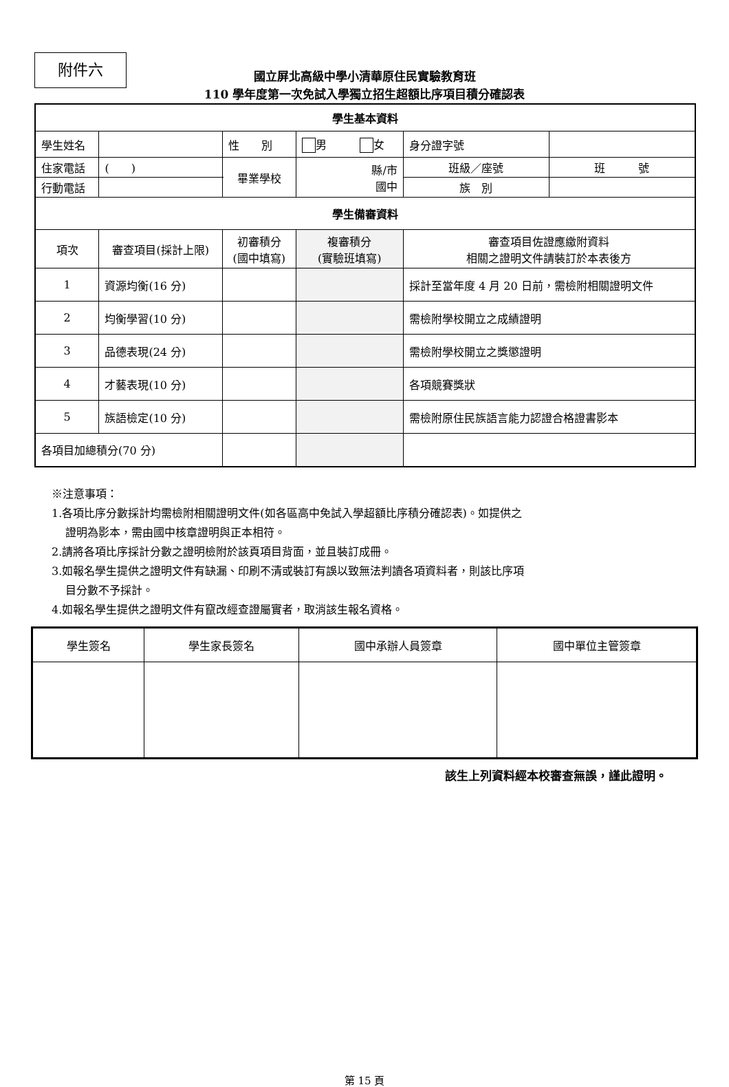附件六
國立屏北高級中學小清華原住民實驗教育班
110 學年度第一次免試入學獨立招生超額比序項目積分確認表
| 學生基本資料 | | | | | | |
| 學生姓名 | | 性 別 | 男 女 | | 身分證字號 | |
| 住家電話 | ( ) | 畢業學校 | 縣/市 國中 | | 班級／座號 | 班 號 |
| 行動電話 | | | | | 族 別 | |
| 學生備審資料 | | | | | | |
| 項次 | 審查項目(採計上限) | 初審積分 (國中填寫) | | 複審積分 (實驗班填寫) | 審查項目佐證應繳附資料 相關之證明文件請裝訂於本表後方 | |
| 1 | 資源均衡(16 分) | | | | 採計至當年度 4 月 20 日前，需檢附相關證明文件 | |
| 2 | 均衡學習(10 分) | | | | 需檢附學校開立之成績證明 | |
| 3 | 品德表現(24 分) | | | | 需檢附學校開立之獎懲證明 | |
| 4 | 才藝表現(10 分) | | | | 各項競賽獎狀 | |
| 5 | 族語檢定(10 分) | | | | 需檢附原住民族語言能力認證合格證書影本 | |
| 各項目加總積分(70 分) | | | | | | |
※注意事項：
1.各項比序分數採計均需檢附相關證明文件(如各區高中免試入學超額比序積分確認表)。如提供之
證明為影本，需由國中核章證明與正本相符。
2.請將各項比序採計分數之證明檢附於該頁項目背面，並且裝訂成冊。
3.如報名學生提供之證明文件有缺漏、印刷不清或裝訂有誤以致無法判讀各項資料者，則該比序項
目分數不予採計。
4.如報名學生提供之證明文件有竄改經查證屬實者，取消該生報名資格。
| 學生簽名 | 學生家長簽名 | 國中承辦人員簽章 | 國中單位主管簽章 |
該生上列資料經本校審查無誤，謹此證明。
第 15 頁